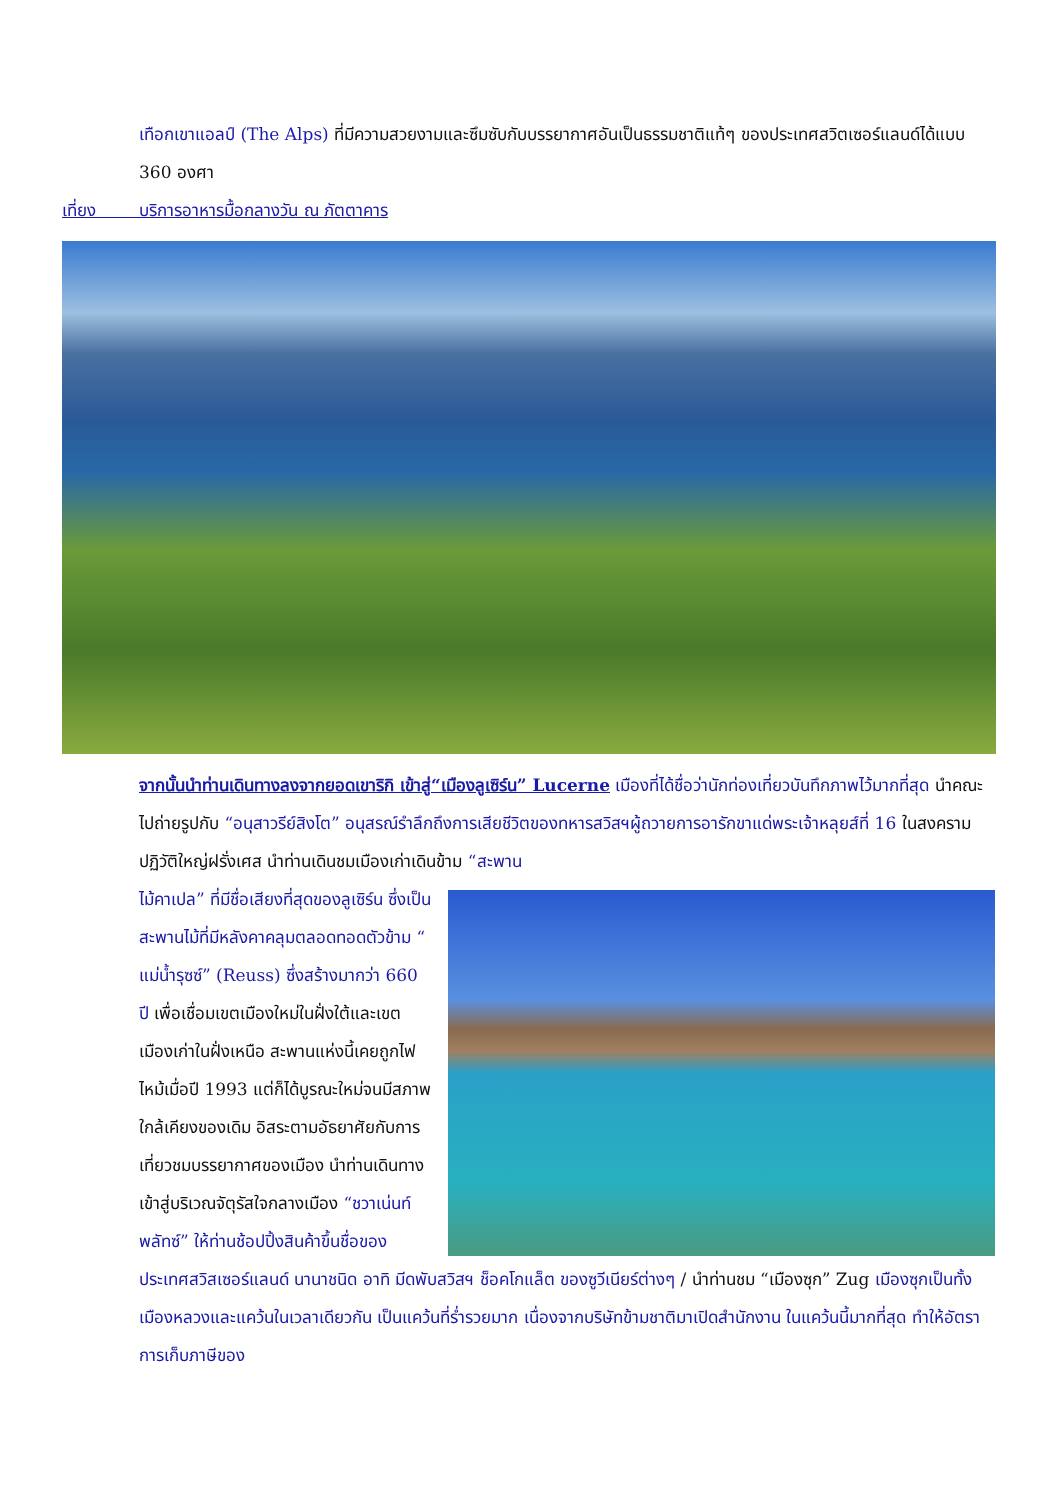เทือกเขาแอลป์ (The Alps) ที่มีความสวยงามและซึมซับกับบรรยากาศอันเป็นธรรมชาติแท้ๆ ของประเทศสวิตเซอร์แลนด์ได้แบบ 360 องศา
เที่ยง บริการอาหารมื้อกลางวัน ณ ภัตตาคาร
จากนั้นนำท่านเดินทางลงจากยอดเขาริกิ เข้าสู่“เมืองลูเซิร์น” Lucerne เมืองที่ได้ชื่อว่านักท่องเที่ยวบันทึกภาพไว้มากที่สุด นำคณะไปถ่ายรูปกับ “อนุสาวรีย์สิงโต” อนุสรณ์รำลึกถึงการเสียชีวิตของทหารสวิสฯผู้ถวายการอารักขาแด่พระเจ้าหลุยส์ที่ 16 ในสงครามปฏิวัติใหญ่ฝรั่งเศส นำท่านเดินชมเมืองเก่าเดินข้าม “สะพาน
ไม้คาเปล” ที่มีชื่อเสียงที่สุดของลูเซิร์น ซึ่งเป็นสะพานไม้ที่มีหลังคาคลุมตลอดทอดตัวข้าม “ แม่น้ำรุซซ์” (Reuss) ซึ่งสร้างมากว่า 660 ปี เพื่อเชื่อมเขตเมืองใหม่ในฝั่งใต้และเขตเมืองเก่าในฝั่งเหนือ สะพานแห่งนี้เคยถูกไฟไหม้เมื่อปี 1993 แต่ก็ได้บูรณะใหม่จนมีสภาพใกล้เคียงของเดิม อิสระตามอัธยาศัยกับการเที่ยวชมบรรยากาศของเมือง นำท่านเดินทางเข้าสู่บริเวณจัตุรัสใจกลางเมือง “ชวาเน่นท์พลัทซ์” ให้ท่านช้อปปิ้งสินค้าขึ้นชื่อของประเทศสวิสเซอร์แลนด์ นานาชนิด อาทิ มีดพับสวิสฯ ช็อคโกแล็ต ของซูวีเนียร์ต่างๆ / นำท่านชม “เมืองซุก” Zug เมืองซุกเป็นทั้งเมืองหลวงและแคว้นในเวลาเดียวกัน เป็นแคว้นที่ร่ำรวยมาก เนื่องจากบริษัทข้ามชาติมาเปิดสำนักงาน ในแคว้นนี้มากที่สุด ทำให้อัตราการเก็บภาษีของ